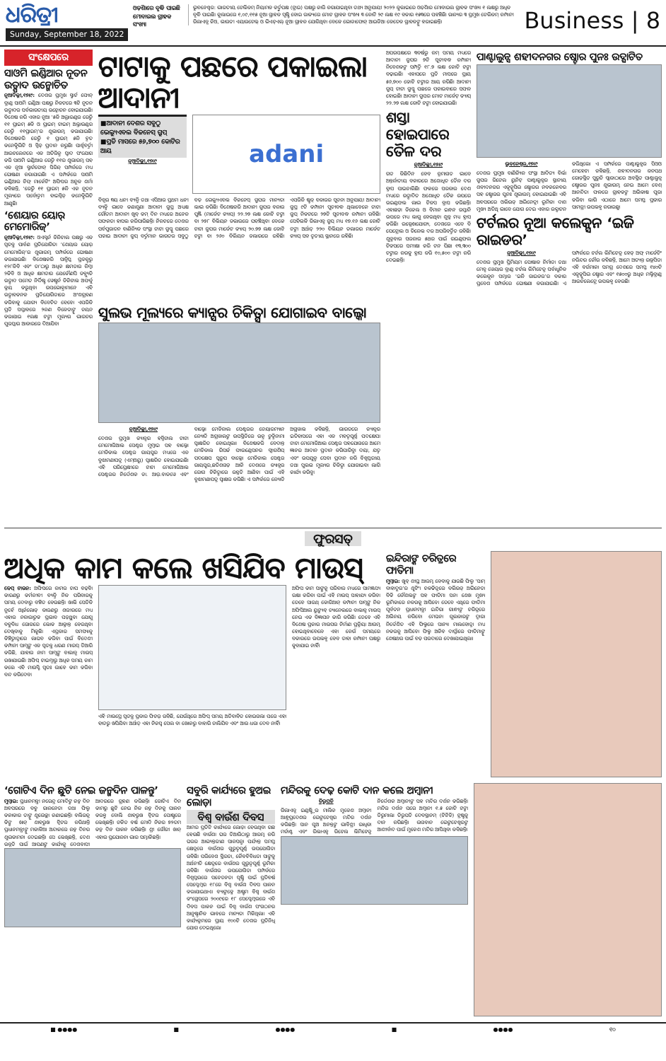ଧରିତ୍ରୀ
Sunday, September 18, 2022
ଓଡ଼ିଶାରେ ବୃଦ୍ଧି ପାଇଛି ମୋବାଇଲ ଗ୍ରାହକ ସଂଖ୍ୟା
ଭୁବନେଶ୍ୱର: ଭାରତୀୟ ଟେଲିକମ୍ ନିୟାମକ କର୍ତ୍ତୃପକ୍ଷ (ଟ୍ରାଇ) ପକ୍ଷରୁ ଜାରି କରାଯାଇଥିବା ତଥ୍ୟ ଅନୁଯାୟୀ ୨୦୨୨ ଜୁଲାଇରେ ଓଡ଼ିଶାର ମୋବାଇଲ ଗ୍ରାହକ ସଂଖ୍ୟା ୧ ଲକ୍ଷରୁ ଅଧିକ ବୃଦ୍ଧି ପାଇଛି। ଜୁଲାଇରେ ୧,୦୯,୧୧୫ ନୂଆ ଗ୍ରାହକ ସୃଷ୍ଟି ହୋଇ ରାଜ୍ୟରେ ମୋଟ ଗ୍ରାହକ ସଂଖ୍ୟା ୩ କୋଟି ୨୯ ଲକ୍ଷ ୧୯ ହଜାର ୧୫୩ରେ ପହଞ୍ଚିଛି। ରାଜ୍ୟର ୩ ପ୍ରମୁଖ ଟେଲିକମ୍ କମ୍ପାନୀ ରିଲାଏନ୍ସ ଜିଓ, ଭାରତୀ ଏୟାରଟେଲ୍ ଓ ଭିଏଚ୍ଏଲ୍ ନୂଆ ଗ୍ରାହକ ଯୋଗିଥିବା ବେଳେ ଭୋଡାଫୋନ୍ ଆଇଡିଆ କେତେକ ଗ୍ରାହକଙ୍କୁ ହରାଇଛନ୍ତି।
Business | 8
ସଂକ୍ଷେପରେ
ସାଓମି ଇଣ୍ଡିଆର ନୂତନ ଉତ୍ପାଦ ଉନ୍ମୋଚିତ
ନୂଆଦିଲ୍ଲୀ,୧୭।୯: ଦେଶର ପ୍ରମୁଖ ସ୍ମାର୍ଟ ଫୋନ୍ ବ୍ରାଣ୍ଡ ସାଓମି ଇଣ୍ଡିଆ ପକ୍ଷରୁ ନିକଟରେ ୩ଟି ନୂତନ ଉତ୍ପାଦର ସର୍ବଭାରତୀୟ ଉନ୍ମୋଚନ ହୋଇଯାଇଛି। ବିଶେଷ କରି ଏହାର ନୂଆ ‘୫ଜି ଅଲ୍ରାଉଣ୍ଡର ରେଡ୍ମି ୧୧ ପ୍ରାଇମ୍ ୫ଜି ଓ ପ୍ରାଇମ୍ ଟାଇମ୍ ଅଲ୍ରାଉଣ୍ଡର ରେଡ୍ମି ୧୧ପ୍ରାଇମ୍’ର ଶୁଭାରମ୍ଭ କରାଯାଇଛି। ବିଶେଷକରି ରେଡ୍ମି ୧ ପ୍ରାଇମ୍ ୫ଜି ଦ୍ରୁତ କନେକ୍ଟିଭିଟି ଓ ସ୍ପିଡ୍ ପ୍ରଦାନ କରୁଛି। ପାର୍ଶ୍ୱବର୍ତ୍ତୀ ଆଉଟଲେଟରେ ଏକ ଅତିରିକ୍ତ ସ୍ୱାଦ ସଂଯୋଗ କରି ସାଓମି ଇଣ୍ଡିଆର ରେଡ୍ମି ୧୧ର ଶୁଭାରମ୍ଭ ସହ ଏକ ନୂଆ ସ୍ମାର୍ଟଫୋନ୍ ସିରିଜ୍ ସମ୍ପର୍କରେ ମଧ୍ୟ ଘୋଷଣା କରାଯାଇଛି। ଏ ସମ୍ପର୍କରେ ସାଓମି ଇଣ୍ଡିଆର ଚିଫ୍ ମାର୍କେଟିଂ ଅଫିସର ଅନୁଜ ଶର୍ମା କହିଛନ୍ତି, ‘ରେଡ୍ମି ୧୧ ପ୍ରାଇମ୍ ୫ଜି ଏକ ନୂତନ ମୂଲ୍ୟରେ ସର୍ବୋତ୍ତମ ହାଇସ୍ପିଡ୍ କନେକ୍ଟିଭିଟି ଆଣୁଛି।
‘ଶେୟାର ୟୋର୍ ମେମୋରିଜ୍’
ନୂଆଦିଲ୍ଲୀ,୧୭।୯: ଓଏସ୍ଟର୍ନ ଡିଜିଟାଲ ପକ୍ଷରୁ ଏକ ସ୍ୱତନ୍ତ୍ର ପାର୍ବଣ ପ୍ରତିଯୋଗିତା ‘ଶେୟାର ୟୋର୍ ମେମୋରିଜ୍’ର ଶୁଭାରମ୍ଭ ସମ୍ପର୍କରେ ଘୋଷଣା କରାଯାଇଛି। ବିଶେଷକରି ସାନ୍ଡିସ୍କ ପ୍ରଡକ୍ଟରୁ ୧୨୮ଜିବି ଏବଂ ତା’ଠାରୁ ଅଧିକ କ୍ଷମତାର କିମ୍ବା ୨ଜିବି ଓ ଅଧିକ କ୍ଷମତାର ଯେକୌଣସି ଡବ୍ଲ୍ୟୁଡି ଉତ୍ପାଦ ସମେତ ନିର୍ଦ୍ଦିଷ୍ଟ ୱେଷ୍ଟର୍ନ ଡିଜିଟାଲ ଅଫର୍କୁ କ୍ରୟ କରୁଥିବା ଉପଭୋକ୍ତାମାନେ ଏହି ଉତ୍ସାହଜନକ ପ୍ରତିଯୋଗିତାରେ ଅଂଶଗ୍ରହଣ କରିବାକୁ ଯୋଗ୍ୟ ବିବେଚିତ ହେବେ। ଏପରିକି ପ୍ରତି ସପ୍ତାହରେ ୨ଜଣ ବିଜେତାଙ୍କୁ ଚୟନ କରାଯାଇ ୧ଲକ୍ଷ ଟଙ୍କା ମୂଲ୍ୟର ଭାଉଚର ପୁରସ୍କାର ଆକାରରେ ଦିଆଯିବ।
ଟାଟାକୁ ପଛରେ ପକାଇଲା ଆଦାନୀ
■ଆଦାନୀ ଦେଶର ସବୁଠୁ ଭେଲ୍ୟୁଏବଲ ବିଜନେସ୍ ଗ୍ରୁପ୍
■ପ୍ରତି ମାସରେ ୫୬,୭୦୦ କୋଟିର ଆୟ
ନୂଆଦିଲ୍ଲୀ,୧୭।୯
adani
ବିଶ୍ୱର ୩ୟ ଧନୀ ବ୍ୟକ୍ତି ତଥା ଏସିଆର ପ୍ରଥମ ଧନୀ ବ୍ୟକ୍ତି ଭାବେ ଜଣାଶୁଣା ଆଦାନୀ ଗ୍ରୁପ୍ର ଅଧ୍ୟକ୍ଷ ଗୌତମ ଆଦାନୀ ଖୁବ୍ କମ୍ ଦିନ ମଧ୍ୟରେ ଅନେକ ସଫଳତା ହାସଲ କରିପାରିଛନ୍ତି। ନିକଟରେ ଦେଶର ସର୍ବପୁରାତନ ବାଣିଜ୍ୟିକ ସଂସ୍ଥା ଟାଟା ଗ୍ରୁପ୍କୁ ପଛରେ ପକାଇ ଆଦାନୀ ଗ୍ରୁପ୍ ବର୍ତ୍ତମାନ ଭାରତର ସବୁଠୁ ବଡ଼ ଭେଲ୍ୟୁଏବଲ ବିଜନେସ୍ ଗ୍ରୁପର ମାନ୍ୟତା ଲାଭ କରିଛି। ବିଶେଷକରି ଆଦାନୀ ଗ୍ରୁପର ବଜାର ପୁଞ୍ଜି (ମାର୍କେଟ କ୍ୟାପ୍) ୨୨.୨୭ ଲକ୍ଷ କୋଟି ଟଙ୍କା ବା ୨୭୮ ବିଲିୟନ ଡଲାରରେ ପହଞ୍ଚିଥିବା ବେଳେ ଟାଟା ଗ୍ରୁପର ମାର୍କେଟ କ୍ୟାପ୍ ୨୦.୭୭ ଲକ୍ଷ କୋଟି ଟଙ୍କା ବା ୨୬୦ ବିଲିୟନ ଡଲାରରେ ରହିଛି। ଏପରିକି ଷ୍ଟକ୍ ବଜାରର ସୂଚନା ଅନୁଯାୟୀ ଆଦାନୀ ଗ୍ରୁପ୍ର ୯ଟି କମ୍ପାନୀ ସୂଚୀବଦ୍ଧ ଥିଲାବେଳେ ଟାଟା ଗ୍ରୁପ୍ ନିକଟରେ ୨୭ଟି ସୂଚୀବଦ୍ଧ କମ୍ପାନୀ ରହିଛି। ସେହିଭଳି ରିଲାଏନ୍ସ ଗ୍ରୁପ୍ ମଧ୍ୟ ୧୭.୧୬ ଲକ୍ଷ କୋଟି ଟଙ୍କା ଅର୍ଥାତ୍ ୨୨୦ ବିଲିୟନ ଡଲାରର ମାର୍କେଟ କ୍ୟାପ୍ ସହ ତୃତୀୟ ସ୍ଥାନରେ ରହିଛି।
ସୁଲଭ ମୂଲ୍ୟରେ କ୍ୟାନ୍ସର ଚିକିତ୍ସା ଯୋଗାଇବ ବାଲ୍କୋ
ନୂଆଦିଲ୍ଲୀ,୧୭।୯
ଦେଶର ପ୍ରମୁଖ କ୍ୟାନ୍ସର ହସ୍ପିଟାଲ ଟାଟା ମେମୋରିଆଲ ସେଣ୍ଟର ମୁମ୍ବାଇ ସହ ବାଲ୍କୋ ମେଡିକାଲ ସେଣ୍ଟର ରାୟପୁର ମଧ୍ୟରେ ଏକ ବୁଝାମଣାପତ୍ର (ଏମ୍ଓୟୁ) ସ୍ୱାକ୍ଷରିତ ହୋଇଯାଇଛି। ଏହି ପରିପ୍ରେକ୍ଷୀରେ ଟାଟା ମେମୋରିଆଲ ସେଣ୍ଟରର ନିର୍ଦ୍ଦେଶକ ଡା. ଆର୍.ବାଡୱେ ଏବଂ ବାଲ୍କୋ ମେଡିକାଲ ସେଣ୍ଟରର ଚେୟାରମ୍ୟାନ ଜ୍ୟୋତି ଅଗ୍ରୱାଲଙ୍କ ଉପସ୍ଥିତିରେ ଉକ୍ତ ଚୁକ୍ତିନାମା ସ୍ୱାକ୍ଷରିତ ହୋଇଥିଲା। ବିଶେଷକରି ବେଦାନ୍ତ ମେଡିକାଲ ରିସର୍ଚ୍ଚ ଫାଉଣ୍ଡେସନର ଫ୍ଲାଗଶିପ୍ ପଦକ୍ଷେପ ସ୍ୱରୂପ ବାଲ୍କୋ ମେଡିକାଲ ସେଣ୍ଟର ରାୟପୁର,ଛତିଶଗଡ଼ ଆଜି ଦେଶରେ କ୍ୟାନ୍ସର ରୋଗ ଚିକିତ୍ସାରେ ଉନ୍ନତି ଆଣିବା ପାଇଁ ଏହି ବୁଝାମଣାପତ୍ର ସ୍ୱାକ୍ଷର କରିଛି। ଏ ସମ୍ପର୍କରେ ଜ୍ୟୋତି ଅଗ୍ରୱାଲ କହିଛନ୍ତି, ଭାରତରେ କ୍ୟାନ୍ସର ଇତିହାସରେ ଏହା ଏକ ମହତ୍ୱପୂର୍ଣ୍ଣ ପଦକ୍ଷେପ। ଟାଟା ମେମୋରିଆଲ ସେଣ୍ଟର ସହଯୋଗରେ ଆମେ ଜ୍ଞାନର ଆଦାନ ପ୍ରଦାନ କରିପାରିବୁ। ଦୟା, ଯତ୍ନ ଏବଂ ଉପଯୁକ୍ତ ସେବା ପ୍ରଦାନ କରି ବିଶ୍ୱସ୍ତରୀୟ ତଥା ସୁଲଭ ମୂଲ୍ୟର ଚିକିତ୍ସା ଯୋଗାଇବା ଲାଗି କାର୍ଯ୍ୟ କରିବୁ।
ଅପରପକ୍ଷରେ ୩ବର୍ଷରୁ କମ୍ ସମୟ ମଧ୍ୟରେ ଆଦାନୀ ଗ୍ରୁପର ୭ଟି ସୂଚୀବଦ୍ଧ କମ୍ପାନୀ ନିବେଶକଙ୍କ ସମ୍ପତ୍ତି ୧୮.୭ ଲକ୍ଷ କୋଟି ଟଙ୍କା ବଢ଼ାଇଛି। ଏହାପରେ ପ୍ରତି ମାସରେ ପ୍ରାୟ ୫୬,୭୦୦ କୋଟି ଟଙ୍କାର ଆୟ କରିଛି। ଆଦାନୀ ଗ୍ରୁପ୍ ଟାଟା ଗ୍ରୁପ୍କୁ ପଛରେ ପକାଇବାରେ ସଫଳ ହୋଇଛି। ଆଦାନୀ ଗ୍ରୁପର ମୋଟ ମାର୍କେଟ୍ କ୍ୟାପ୍ ୨୨.୨୭ ଲକ୍ଷ କୋଟି ଟଙ୍କା ହୋଇଯାଇଛି।
ଶସ୍ତା ହୋଇପାରେ ତୈଳ ଦର
ନୂଆଦିଲ୍ଲୀ,୧୭।୯
ଗତ କିଛିଦିନ ହେବ କ୍ରମାଗତ ଭାବେ ଅନ୍ତର୍ଜାତୀୟ ବଜାରରେ ଅଶୋଧିତ ତୈଳ ଦର ହ୍ରାସ ପାଇଚାଲିଛି। ଫଳରେ ସରକାର ଦେଶ ମଧ୍ୟରେ ଉତ୍ପାଦିତ ଅଶୋଧିତ ତୈଳ ଉପରେ ଉଇଣ୍ଡଫଲ ଲାଭ ଟିକସ ହ୍ରାସ କରିଛନ୍ତି। ଏହାଛଡ଼ା ଡିଜେଲ ଓ ବିମାନ ଇନ୍ଧନ ରପ୍ତାନି ଉପରେ ମଧ୍ୟ ଲାଗୁ ହେଉଥିବା ଶୁଳ୍କ ମଧ୍ୟ ହ୍ରାସ କରିଛି। ଉଲ୍ଲେଖଯୋଗ୍ୟ, ଦେଶରେ ଏବେ ବି ପେଟ୍ରୋଲ ଓ ଡିଜେଲ ଦର ଅପରିବର୍ତ୍ତିତ ରହିଛି। ଶୁକ୍ରବାର ସରକାର ୫ଥର ପାଇଁ ଉଇଣ୍ଡଫଲ ଟିକସରେ ସମୀକ୍ଷା କରି ଟନ ପିଛା ୧୩,୩୦୦ ଟଙ୍କାର କରକୁ ହ୍ରାସ କରି ୧୦,୫୦୦ ଟଙ୍କା କରି ଦେଇଛନ୍ତି।
ପାଣ୍ଟାଲୁନ୍ସ ଶହୀଦନଗର ଷ୍ଟୋର ପୁନଃ ଉଦ୍ଘାଟିତ
ଭୁବନେଶ୍ୱର,୧୭।୯
ଦେଶର ପ୍ରମୁଖ ବାଣିଜ୍ୟିକ ସଂସ୍ଥା ଆଦିତ୍ୟ ବିର୍ଲା ଗ୍ରୁପର ରିଟେଲ ୟୁନିଟ୍ ପାଣ୍ଟାଲୁନ୍ସର ସ୍ଥାନୀୟ ଶହୀଦନଗର ଏକ୍ସକ୍ଲୁସିଭ ଷ୍ଟୋରର ନବକଳେବର ସହ ଷ୍ଟୋରର ପୁନଃ ଶୁଭାରମ୍ଭ ହୋଇଯାଇଛି। ଏହି ଅବସରରେ ଓଲିଉଡ୍ ଅଭିନେତ୍ରୀ ଭୂମିକା ଦାଶ ମୁଖ୍ୟ ଅତିଥି ଭାବେ ଯୋଗ ଦେଇ ଏହାର ଉଦ୍ଘାଟନ କରିଥିଲେ। ଏ ସମ୍ପର୍କରେ ପାଣ୍ଟାଲୁନ୍ସର ସିଓଓ ମେହେଟା କହିଛନ୍ତି, ଶହୀଦନଗର ଜନପଥ ରୋଡ଼ସ୍ଥିତ ସୁରୁଚି ପ୍ଲାଜାଠାରେ ଅବସ୍ଥିତ ପାଣ୍ଟାଲୁନ୍ସ ଷ୍ଟୋରର ପୁନଃ ଶୁଭାରମ୍ଭ ନେଇ ଆମେ ବେଶ୍ ଆନନ୍ଦିତ। ଫଳରେ ଗ୍ରାହକଙ୍କ ଅଭିଳାଷ ପୂରା କରିବା ଲାଗି ଏଠାରେ ଆମେ ସମସ୍ତ ପ୍ରକାର ସାମଗ୍ରୀ ଉପଲବ୍ଧ କରାଉଛୁ।
ଟର୍ଟଲର ନୂଆ କଲେକ୍ସନ ‘ଇଜି ରାଇଡର’
ନୂଆଦିଲ୍ଲୀ,୧୭।୯
ଦେଶର ପ୍ରମୁଖ ପ୍ରିମିୟମ ପୋଷାକ ନିର୍ମାତା ତଥା ମେନ୍ସ ୱେୟାର ବ୍ରାଣ୍ଡ ଟର୍ଟଲ ଲିମିଟେଡ୍ର ସର୍ବାଧୁନିକ କଲେକ୍ସନ ସମ୍ଭାର ‘ଇଜି ରାଇଡର’ର ବଜାର ପ୍ରବେଶ ସମ୍ପର୍କରେ ଘୋଷଣା କରାଯାଇଛି। ଏ ସମ୍ପର୍କରେ ଟର୍ଟଲ ଲିମିଟେଡ୍ର ହେଡ୍ ଅଫ୍ ମାର୍କେଟିଂ ନରିନ୍ଦର କୌର କହିଛନ୍ତି, ଆମେ ଅତ୍ୟନ୍ତ ଉଲ୍ଲସିତ। ଏହି ବର୍ଗମାଳା ସମଗ୍ର ଦେଶରେ ସମସ୍ତ ୧୪୦ଟି ଏକ୍ସକ୍ଲୁସିଭ ଷ୍ଟୋର ଏବଂ ୧୫୦୦ରୁ ଅଧିକ ମଲ୍ଟିବ୍ରାଣ୍ଡ ଆଉଟଲେଟ୍ରେ ଉପଲବ୍ଧ ହେଉଛି।
ଫୁରସତ୍
ଅଧିକ କାମ କଲେ ଖସିଯିବ ମାଉସ୍
କେପ୍ ଟାଉନ: ଅଫିସରେ କାମର ଚାପ ବଢ଼ିବା କାରଣରୁ କର୍ମଜୀବୀ ବ୍ୟକ୍ତି ନିଜ ପରିବାରକୁ ସମୟ ଦେବାରୁ ବଞ୍ଚିତ ହେଉଛନ୍ତି। ଖାଲି ସେତିକି ନୁହେଁ ଓ୍ୱାର୍କଲୋଡ୍ କାରଣରୁ ଶରୀରରେ ମଧ୍ୟ ଏହାର ନକାରାତ୍ମକ ପ୍ରଭାବ ପଡ଼ୁଥିବା ଯୋଗୁ ବହୁବିଧ ରୋଗରେ ଲୋକ ଆକ୍ରାନ୍ତ ହେଉଥିବା ଦେଖିବାକୁ ମିଳୁଛି। ଏପ୍ରକାର ସମସ୍ୟାକୁ କିଞ୍ଚିତ୍ମାତ୍ରାରେ ଲାଘବ କରିବା ପାଇଁ ବିଦେଶୀ କମ୍ପାନୀ ସାମ୍ସଙ୍ଗ ଏକ ସ୍ୱତନ୍ତ୍ର ଧରଣ ମାଉସ୍ ତିଆରି କରିଛି, ଯାହାର ନାମ ସାମ୍ସଙ୍ଗ ବାଲାନ୍ସ ମାଉସ୍ ରଖାଯାଇଛି। ଅଫିସ୍ ଟାଇମ୍ଠାରୁ ଅଧିକ ସମୟ କାମ କଲେ ଏହି ମାଉସ୍ଟି ସ୍ୱତଃ ଭାବେ କାମ କରିବା ବନ୍ଦ କରିଦେବ।
ଏହି ମାଉସ୍ରେ ସ୍ୱତନ୍ତ୍ର ପ୍ରକାର ଫିଚର୍ ରହିଛି, ଯେଉଁଥିରେ ଅଫିସ୍ ସମୟ ଅତିବାହିତ ହୋଇଗଲା ପରେ ଏହା ହାତରୁ ଖସିଯିବ। ଅର୍ଥାତ୍ ଏହା ନିଜସ୍ୱ ସେଲ ବା ଖୋଳରୁ ବାହାରି ଚାଲିଯିବ ଏବଂ ଆଉ ଧରା ଦେବ ନାହିଁ।
ଅଫିସ କାମ ସାଙ୍ଗକୁ ପରିବାର ମଧ୍ୟରେ ସାମଞ୍ଜସ୍ୟ ରକ୍ଷା କରିବା ପାଇଁ ଏହି ମାଉସ୍ ସାହାଯ୍ୟ କରିବ। ତେବେ ସାଉଥ୍ କୋରିଆନ୍ କମ୍ପାନୀ ସାମ୍ସଙ୍ଗ ନିଜ ଅଫିସିଆଲ ୟୁଟ୍ୟୁବ୍ ଚ୍ୟାନେଲରେ ବାଲାନ୍ସ ମାଉସ୍ ନେଇ ଏକ ବିଜ୍ଞାପନ ଜାରି କରିଛି। ତେବେ ଏହି ବିଶେଷ ପ୍ରକାର ମାଉସର ନିର୍ମାଣ ପ୍ରକ୍ରିୟା ଆରମ୍ଭ ହୋଇଥିବାବେଳେ ଏହା କେଉଁ ସମୟରେ ବଜାରରେ ଉପଲବ୍ଧ ହେବ ତାହା କମ୍ପାନୀ ପକ୍ଷରୁ କୁହାଯାଇ ନାହିଁ।
ଇନ୍ଦିରାଙ୍କ ଚରିତ୍ରରେ ଫାତିମା
ମୁମ୍ବାଇ: ଖୁବ୍ ଶୀଘ୍ର ଆରମ୍ଭ ହେବାକୁ ଯାଉଛି ଫିଲ୍ମ ‘ସାମ୍ ବାହାଦୁର’ର ଶୁଟିଂ। ଚଳଚ୍ଚିତ୍ରରେ ବଲିଉଡ୍ ଅଭିନେତା ବିକି କୌଶଲଙ୍କ ସହ ଫାତିମା ସନା ଶେଖ ମୁଖ୍ୟ ଭୂମିକାରେ ନଜରକୁ ଆସିବେ। ତେବେ ଏଥିରେ ଫାତିମା ପୂର୍ବତନ ପ୍ରଧାନମନ୍ତ୍ରୀ ଇନ୍ଦିରା ଗାନ୍ଧୀଙ୍କ ଚରିତ୍ରରେ ଅଭିନୟ କରିବେ। ମେଘନା ଗୁଲଜାରଙ୍କ ଦ୍ୱାରା ନିର୍ଦ୍ଦେଶିତ ଏହି ଫିଲ୍ମରେ ସାନ୍ୟା ମାଲହୋତ୍ରା ମଧ୍ୟ ନଜରକୁ ଆସିବେ। ଫିଲ୍ମ ଅଜିବ ଦାସ୍ତାଁରେ ଫାତିମାଙ୍କୁ ଶେଷଥର ପାଇଁ ବଡ଼ ପରଦାରେ ଦେଖାଯାଇଥିଲା।
‘ଗୋଟିଏ ଦିନ ଛୁଟି ନେଇ ଜନ୍ମଦିନ ପାଳନ୍ତୁ’
ମୁମ୍ବାଇ: ପ୍ରଧାନମନ୍ତ୍ରୀ ନରେନ୍ଦ୍ର ମୋଦିଙ୍କ ଜନ୍ମ ଦିନ ଅବସରରେ ବହୁ ରାଜନେତା ତଥା ଫିଲ୍ମ କଳାକାର ତାଙ୍କୁ ଶୁଭେଚ୍ଛା ଜଣାଇଛନ୍ତି। ବଲିଉଡ୍ର କିଙ୍ଗ ଖାନ୍ ଶାହରୁଖ ଟ୍ୱିଟର କରିଥାନ୍ତି ପ୍ରଧାନମନ୍ତ୍ରୀଙ୍କୁ ମଜାଳିଆ ଅନ୍ଦାଜରେ ଜନ୍ମ ଦିନର ଶୁଭକାମନା ଦେଇଛନ୍ତି। ସେ ଲେଖିଛନ୍ତି, ଦେଶ ଉନ୍ନତି ପାଇଁ ଆପଣଙ୍କ କାର୍ଯ୍ୟକୁ ଦେଶବାସୀ ଆଦରରେ ଗ୍ରହଣ କରିଛନ୍ତି। ଗୋଟିଏ ଦିନ କାମରୁ ଛୁଟି ନେଇ ନିଜ ଜନ୍ମ ଦିନକୁ ପାଳନ କରନ୍ତୁ ବୋଲି ଶାହରୁଖ ଟ୍ୱିଟର ପୋଷ୍ଟରେ ଲେଖିଛନ୍ତି। ଚଳିତ ବର୍ଷ ମୋଦି ନିଜର ୭୨ତମ ଜନ୍ମ ଦିନ ପାଳନ କରିଛନ୍ତି। ଶ୍ରୀ ଗୌରୀ ଖାନ୍ ଏହାର ପ୍ରଯୋଜନା ଭାର ସମ୍ଭାଳିଛନ୍ତି।
ସବୁରି କାର୍ଯ୍ୟରେ ହୁଅଇ ଲୋଡ଼ା
ବିଶ୍ୱ ବାଉଁଶ ଦିବସ
ଆମର ପ୍ରତିଟି କାର୍ଯ୍ୟରେ ଲୋଡ଼ା ହେଉଥିବା ଗଛ ହେଉଛି ବାଉଁଶ। ଘର ତିଆରିଠାରୁ ଆରମ୍ଭ କରି ଘରର ଆଭ୍ୟନ୍ତରୀଣ ସାଜସଜ୍ଜା ପର୍ଯ୍ୟନ୍ତ ସମସ୍ତ କ୍ଷେତ୍ରରେ ବାଉଁଶର ଗୁରୁତ୍ୱପୂର୍ଣ୍ଣ ଉପଯୋଗିତା ରହିଛି। ପରିବେଶ ସ୍ଥିରତା, ଜୈବବିବିଧତା ସାଙ୍ଗକୁ ଅର୍ଥନୀତି କ୍ଷେତ୍ରରେ ବାଉଁଶର ଗୁରୁତ୍ୱପୂର୍ଣ୍ଣ ଭୂମିକା ରହିଛି। ବାଉଁଶର ଉପଯୋଗିତା ସମ୍ପର୍କରେ ବିଶ୍ୱସ୍ତରରେ ସଚେତନତା ସୃଷ୍ଟି ପାଇଁ ପ୍ରତିବର୍ଷ ସେପ୍ଟେମ୍ବର ୧୮ରେ ବିଶ୍ୱ ବାଉଁଶ ଦିବସ ପାଳନ କରାଯାଇଥାଏ। ବ୍ୟାଙ୍କକ୍ରେ ଅଷ୍ଟମ ବିଶ୍ୱ ବାଉଁଶ କଂଗ୍ରେସରେ ୨୦୦୯ରେ ୧୮ ସେପ୍ଟେମ୍ବରରେ ଏହି ଦିବସ ପାଳନ ପାଇଁ ବିଶ୍ୱ ବାଉଁଶ ସଂଗଠନର ଆନୁଷ୍ଠାନିକ ଭାବରେ ମାନ୍ୟତା ମିଳିଥିଲା। ଏହି କାର୍ଯ୍ୟକ୍ରମରେ ପ୍ରାୟ ୧୦୦ଟି ଦେଶର ପ୍ରତିନିଧି ଯୋଗ ଦେଇଥିଲେ।
ମନ୍ଦିରକୁ ଦେଢ଼ କୋଟି ଦାନ କଲେ ଅମ୍ବାନୀ
ତିରୁପତି
ରିଲାଏନ୍ସ ଇଣ୍ଡଷ୍ଟ୍ରିର ମାଲିକ ମୁକେଶ ଅମ୍ବାନୀ ଆନ୍ଧ୍ରପ୍ରଦେଶର ଭେଙ୍କଟେଶ୍ୱର ମନ୍ଦିର ଦର୍ଶନ କରିଛନ୍ତି। ସାନ ପୁଅ ଅନନ୍ତଙ୍କ ଭାବିଶ୍ରୀ ରାଧିକା ମର୍ଚାଣ୍ଟ ଏବଂ ରିଲାଏନ୍ସ ରିଟେଲ ଲିମିଟେଡ୍ର ନିର୍ଦ୍ଦେଶକ ଅମ୍ବାନୀଙ୍କ ସହ ମନ୍ଦିର ଦର୍ଶନ କରିଛନ୍ତି। ମନ୍ଦିର ଦର୍ଶନ ପରେ ଅମ୍ବାନୀ ୧.୫ କୋଟି ଟଙ୍କା ତିରୁମାଲା ତିରୁପତି ଦେବସ୍ଥାନମ୍ (ଟିଟିଡି) ଟ୍ରଷ୍ଟକୁ ଦାନ କରିଛନ୍ତି। ଭଗବାନ ଭେଙ୍କଟେଶ୍ୱରଙ୍କ ଆଶୀର୍ବାଦ ପାଇଁ ମୁକେଶ ମନ୍ଦିର ଆସିଥିବା କହିଛନ୍ତି।
■ ●●●● ■ ●●●● ■ ●●●● ୧୦